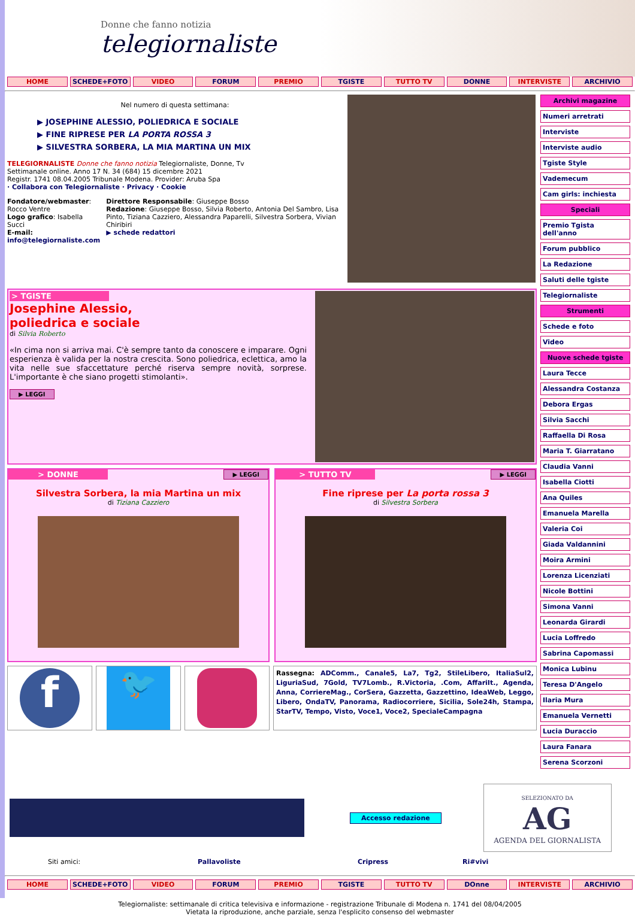Donne che fanno notizia
telegiornaliste
HOME SCHEDE+FOTO VIDEO FORUM PREMIO TGISTE TUTTO TV DONNE INTERVISTE ARCHIVIO
Nel numero di questa settimana:
▶ JOSEPHINE ALESSIO, POLIEDRICA E SOCIALE
▶ FINE RIPRESE PER LA PORTA ROSSA 3
▶ SILVESTRA SORBERA, LA MIA MARTINA UN MIX
TELEGIORNALISTE Donne che fanno notizia Telegiornaliste, Donne, Tv
Settimanale online. Anno 17 N. 34 (684) 15 dicembre 2021
Registr. 1741 08.04.2005 Tribunale Modena. Provider: Aruba Spa
· Collabora con Telegiornaliste · Privacy · Cookie
Fondatore/webmaster: Rocco Ventre
Logo grafico: Isabella Succi
E-mail: info@telegiornaliste.com
Direttore Responsabile: Giuseppe Bosso
Redazione: Giuseppe Bosso, Silvia Roberto, Antonia Del Sambro, Lisa Pinto, Tiziana Cazziero, Alessandra Paparelli, Silvestra Sorbera, Vivian Chiribiri
▶ schede redattori
> TGISTE
Josephine Alessio,
poliedrica e sociale
di Silvia Roberto
«In cima non si arriva mai. C'è sempre tanto da conoscere e imparare. Ogni esperienza è valida per la nostra crescita. Sono poliedrica, eclettica, amo la vita nelle sue sfaccettature perché riserva sempre novità, sorprese. L'importante è che siano progetti stimolanti».
▶ LEGGI
> DONNE
▶ LEGGI
Silvestra Sorbera, la mia Martina un mix
di Tiziana Cazziero
> TUTTO TV
▶ LEGGI
Fine riprese per La porta rossa 3
di Silvestra Sorbera
f
🐦
Rassegna: ADComm., Canale5, La7, Tg2, StileLibero, ItaliaSul2, LiguriaSud, 7Gold, TV7Lomb., R.Victoria, .Com, AffariIt., Agenda, Anna, CorriereMag., CorSera, Gazzetta, Gazzettino, IdeaWeb, Leggo, Libero, OndaTV, Panorama, Radiocorriere, Sicilia, Sole24h, Stampa, StarTV, Tempo, Visto, Voce1, Voce2, SpecialeCampagna
Archivi magazine
Numeri arretrati
Interviste
Interviste audio
Tgiste Style
Vademecum
Cam girls: inchiesta
Speciali
Premio Tgista dell'anno
Forum pubblico
La Redazione
Saluti delle tgiste
Telegiornaliste
Strumenti
Schede e foto
Video
Nuove schede tgiste
Laura Tecce
Alessandra Costanza
Debora Ergas
Silvia Sacchi
Raffaella Di Rosa
Maria T. Giarratano
Claudia Vanni
Isabella Ciotti
Ana Quiles
Emanuela Marella
Valeria Coi
Giada Valdannini
Moira Armini
Lorenza Licenziati
Nicole Bottini
Simona Vanni
Leonarda Girardi
Lucia Loffredo
Sabrina Capomassi
Monica Lubinu
Teresa D'Angelo
Ilaria Mura
Emanuela Vernetti
Lucia Duraccio
Laura Fanara
Serena Scorzoni
Accesso redazione
SELEZIONATO DA
AG
AGENDA DEL GIORNALISTA
Siti amici: Pallavoliste Cripress Ri#vivi
HOME SCHEDE+FOTO VIDEO FORUM PREMIO TGISTE TUTTO TV DOnne INTERVISTE ARCHIVIO
Telegiornaliste: settimanale di critica televisiva e informazione - registrazione Tribunale di Modena n. 1741 del 08/04/2005
Vietata la riproduzione, anche parziale, senza l'esplicito consenso del webmaster